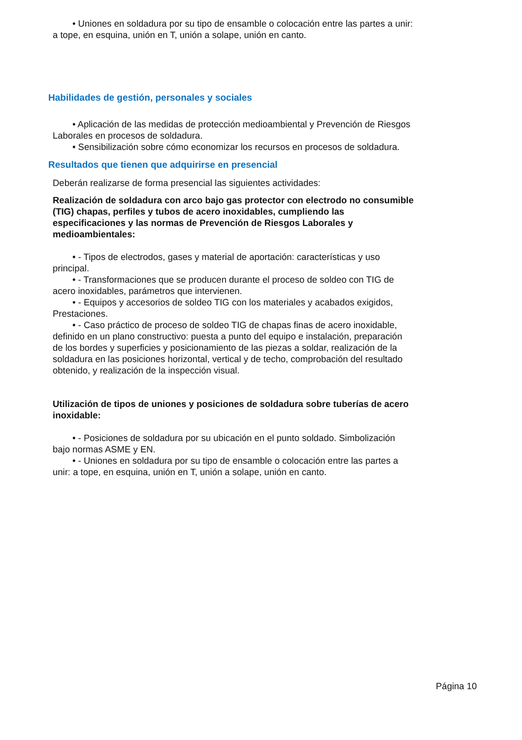• Uniones en soldadura por su tipo de ensamble o colocación entre las partes a unir: a tope, en esquina, unión en T, unión a solape, unión en canto.
Habilidades de gestión, personales y sociales
• Aplicación de las medidas de protección medioambiental y Prevención de Riesgos Laborales en procesos de soldadura.
• Sensibilización sobre cómo economizar los recursos en procesos de soldadura.
Resultados que tienen que adquirirse en presencial
Deberán realizarse de forma presencial las siguientes actividades:
Realización de soldadura con arco bajo gas protector con electrodo no consumible (TIG) chapas, perfiles y tubos de acero inoxidables, cumpliendo las especificaciones y las normas de Prevención de Riesgos Laborales y medioambientales:
• - Tipos de electrodos, gases y material de aportación: características y uso principal.
• - Transformaciones que se producen durante el proceso de soldeo con TIG de acero inoxidables, parámetros que intervienen.
• - Equipos y accesorios de soldeo TIG con los materiales y acabados exigidos, Prestaciones.
• - Caso práctico de proceso de soldeo TIG de chapas finas de acero inoxidable, definido en un plano constructivo: puesta a punto del equipo e instalación, preparación de los bordes y superficies y posicionamiento de las piezas a soldar, realización de la soldadura en las posiciones horizontal, vertical y de techo, comprobación del resultado obtenido, y realización de la inspección visual.
Utilización de tipos de uniones y posiciones de soldadura sobre tuberías de acero inoxidable:
• - Posiciones de soldadura por su ubicación en el punto soldado. Simbolización bajo normas ASME y EN.
• - Uniones en soldadura por su tipo de ensamble o colocación entre las partes a unir: a tope, en esquina, unión en T, unión a solape, unión en canto.
Página 10